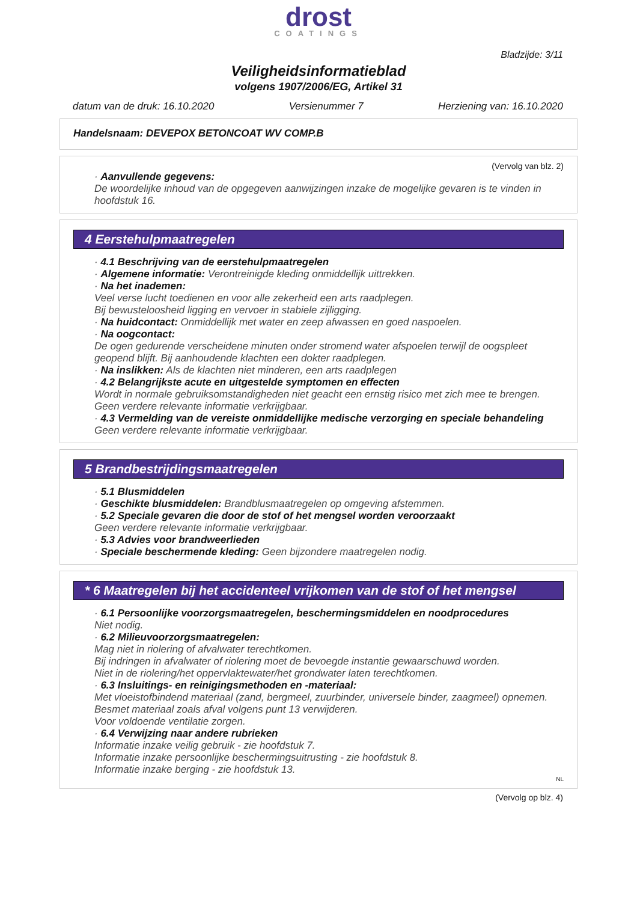drost
COATINGS
Bladzijde: 3/11
Veiligheidsinformatieblad
volgens 1907/2006/EG, Artikel 31
datum van de druk: 16.10.2020 Versienummer 7 Herziening van: 16.10.2020
Handelsnaam: DEVEPOX BETONCOAT WV COMP.B
(Vervolg van blz. 2)
· Aanvullende gegevens:
De woordelijke inhoud van de opgegeven aanwijzingen inzake de mogelijke gevaren is te vinden in hoofdstuk 16.
4 Eerstehulpmaatregelen
· 4.1 Beschrijving van de eerstehulpmaatregelen
· Algemene informatie: Verontreinigde kleding onmiddellijk uittrekken.
· Na het inademen:
Veel verse lucht toedienen en voor alle zekerheid een arts raadplegen.
Bij bewusteloosheid ligging en vervoer in stabiele zijligging.
· Na huidcontact: Onmiddellijk met water en zeep afwassen en goed naspoelen.
· Na oogcontact:
De ogen gedurende verscheidene minuten onder stromend water afspoelen terwijl de oogspleet geopend blijft. Bij aanhoudende klachten een dokter raadplegen.
· Na inslikken: Als de klachten niet minderen, een arts raadplegen
· 4.2 Belangrijkste acute en uitgestelde symptomen en effecten
Wordt in normale gebruiksomstandigheden niet geacht een ernstig risico met zich mee te brengen.
Geen verdere relevante informatie verkrijgbaar.
· 4.3 Vermelding van de vereiste onmiddellijke medische verzorging en speciale behandeling
Geen verdere relevante informatie verkrijgbaar.
5 Brandbestrijdingsmaatregelen
· 5.1 Blusmiddelen
· Geschikte blusmiddelen: Brandblusmaatregelen op omgeving afstemmen.
· 5.2 Speciale gevaren die door de stof of het mengsel worden veroorzaakt
Geen verdere relevante informatie verkrijgbaar.
· 5.3 Advies voor brandweerlieden
· Speciale beschermende kleding: Geen bijzondere maatregelen nodig.
* 6 Maatregelen bij het accidenteel vrijkomen van de stof of het mengsel
· 6.1 Persoonlijke voorzorgsmaatregelen, beschermingsmiddelen en noodprocedures
Niet nodig.
· 6.2 Milieuvoorzorgsmaatregelen:
Mag niet in riolering of afvalwater terechtkomen.
Bij indringen in afvalwater of riolering moet de bevoegde instantie gewaarschuwd worden.
Niet in de riolering/het oppervlaktewater/het grondwater laten terechtkomen.
· 6.3 Insluitings- en reinigingsmethoden en -materiaal:
Met vloeistofbindend materiaal (zand, bergmeel, zuurbinder, universele binder, zaagmeel) opnemen.
Besmet materiaal zoals afval volgens punt 13 verwijderen.
Voor voldoende ventilatie zorgen.
· 6.4 Verwijzing naar andere rubrieken
Informatie inzake veilig gebruik - zie hoofdstuk 7.
Informatie inzake persoonlijke beschermingsuitrusting - zie hoofdstuk 8.
Informatie inzake berging - zie hoofdstuk 13.
NL
(Vervolg op blz. 4)